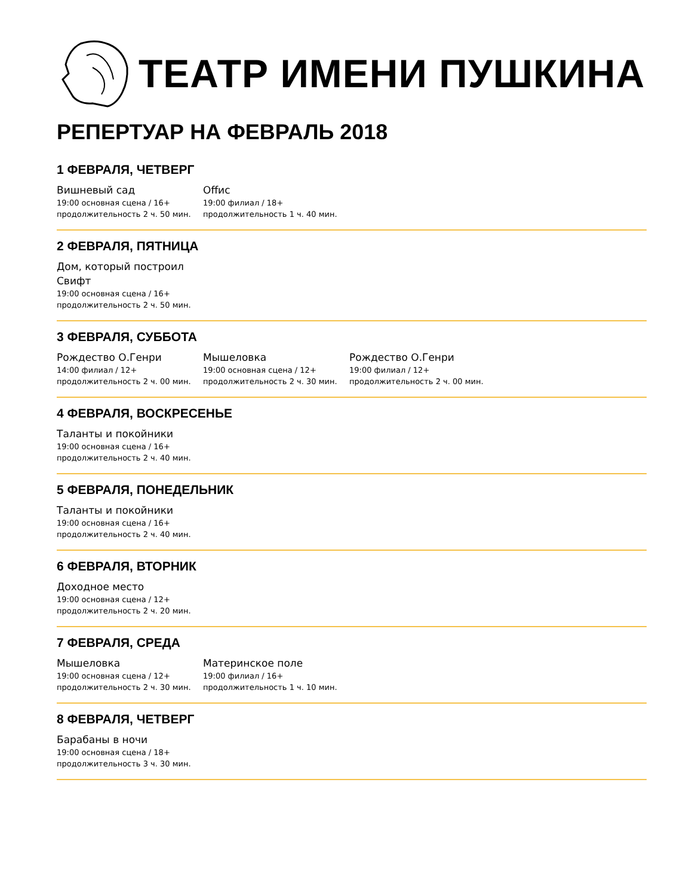ТЕАТР ИМЕНИ ПУШКИНА
РЕПЕРТУАР НА ФЕВРАЛЬ 2018
1 ФЕВРАЛЯ, ЧЕТВЕРГ
Вишневый сад
19:00 основная сцена / 16+
продолжительность 2 ч. 50 мин.
Offис
19:00 филиал / 18+
продолжительность 1 ч. 40 мин.
2 ФЕВРАЛЯ, ПЯТНИЦА
Дом, который построил
Свифт
19:00 основная сцена / 16+
продолжительность 2 ч. 50 мин.
3 ФЕВРАЛЯ, СУББОТА
Рождество О.Генри
14:00 филиал / 12+
продолжительность 2 ч. 00 мин.
Мышеловка
19:00 основная сцена / 12+
продолжительность 2 ч. 30 мин.
Рождество О.Генри
19:00 филиал / 12+
продолжительность 2 ч. 00 мин.
4 ФЕВРАЛЯ, ВОСКРЕСЕНЬЕ
Таланты и покойники
19:00 основная сцена / 16+
продолжительность 2 ч. 40 мин.
5 ФЕВРАЛЯ, ПОНЕДЕЛЬНИК
Таланты и покойники
19:00 основная сцена / 16+
продолжительность 2 ч. 40 мин.
6 ФЕВРАЛЯ, ВТОРНИК
Доходное место
19:00 основная сцена / 12+
продолжительность 2 ч. 20 мин.
7 ФЕВРАЛЯ, СРЕДА
Мышеловка
19:00 основная сцена / 12+
продолжительность 2 ч. 30 мин.
Материнское поле
19:00 филиал / 16+
продолжительность 1 ч. 10 мин.
8 ФЕВРАЛЯ, ЧЕТВЕРГ
Барабаны в ночи
19:00 основная сцена / 18+
продолжительность 3 ч. 30 мин.